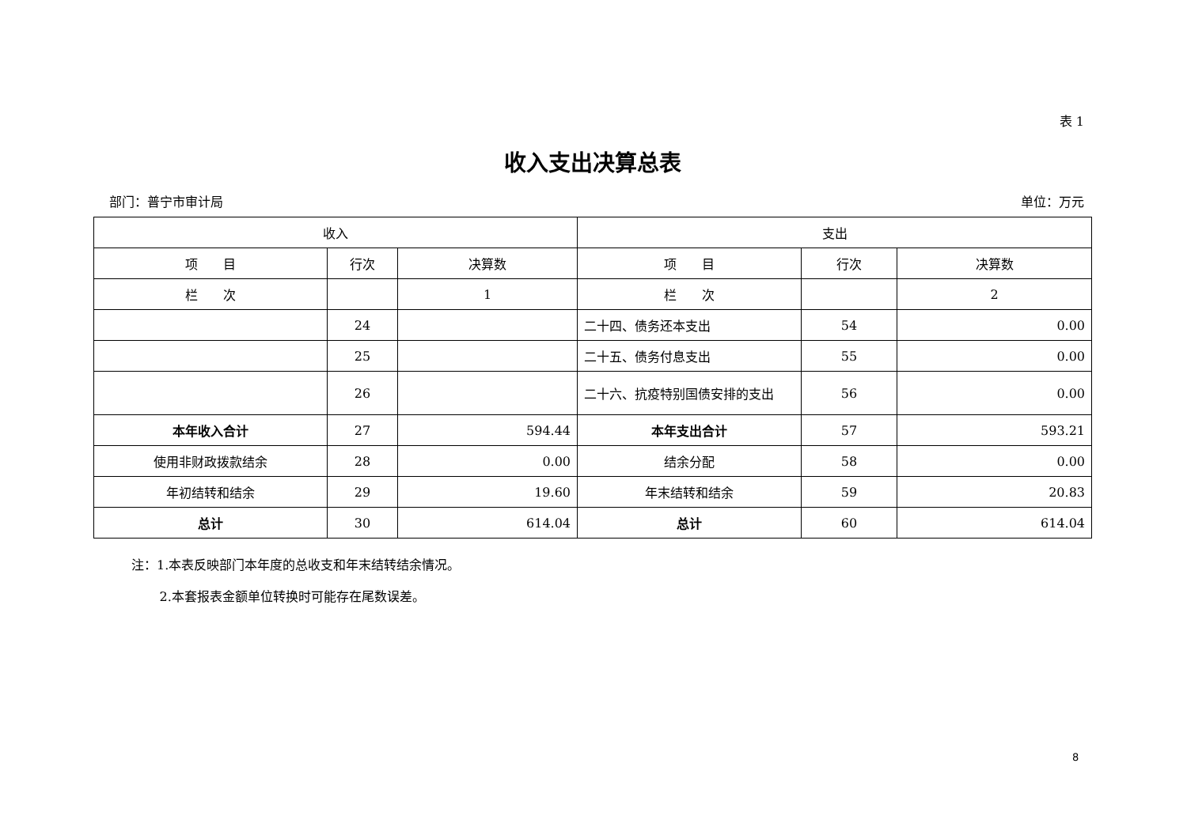表 1
收入支出决算总表
部门：普宁市审计局 单位：万元
| 收入 | | | 支出 | | |
| --- | --- | --- | --- | --- | --- |
| 项 目 | 行次 | 决算数 | 项 目 | 行次 | 决算数 |
| 栏 次 | | 1 | 栏 次 | | 2 |
| | 24 | | 二十四、债务还本支出 | 54 | 0.00 |
| | 25 | | 二十五、债务付息支出 | 55 | 0.00 |
| | 26 | | 二十六、抗疫特别国债安排的支出 | 56 | 0.00 |
| 本年收入合计 | 27 | 594.44 | 本年支出合计 | 57 | 593.21 |
| 使用非财政拨款结余 | 28 | 0.00 | 结余分配 | 58 | 0.00 |
| 年初结转和结余 | 29 | 19.60 | 年末结转和结余 | 59 | 20.83 |
| 总计 | 30 | 614.04 | 总计 | 60 | 614.04 |
注：1.本表反映部门本年度的总收支和年末结转结余情况。
2.本套报表金额单位转换时可能存在尾数误差。
8